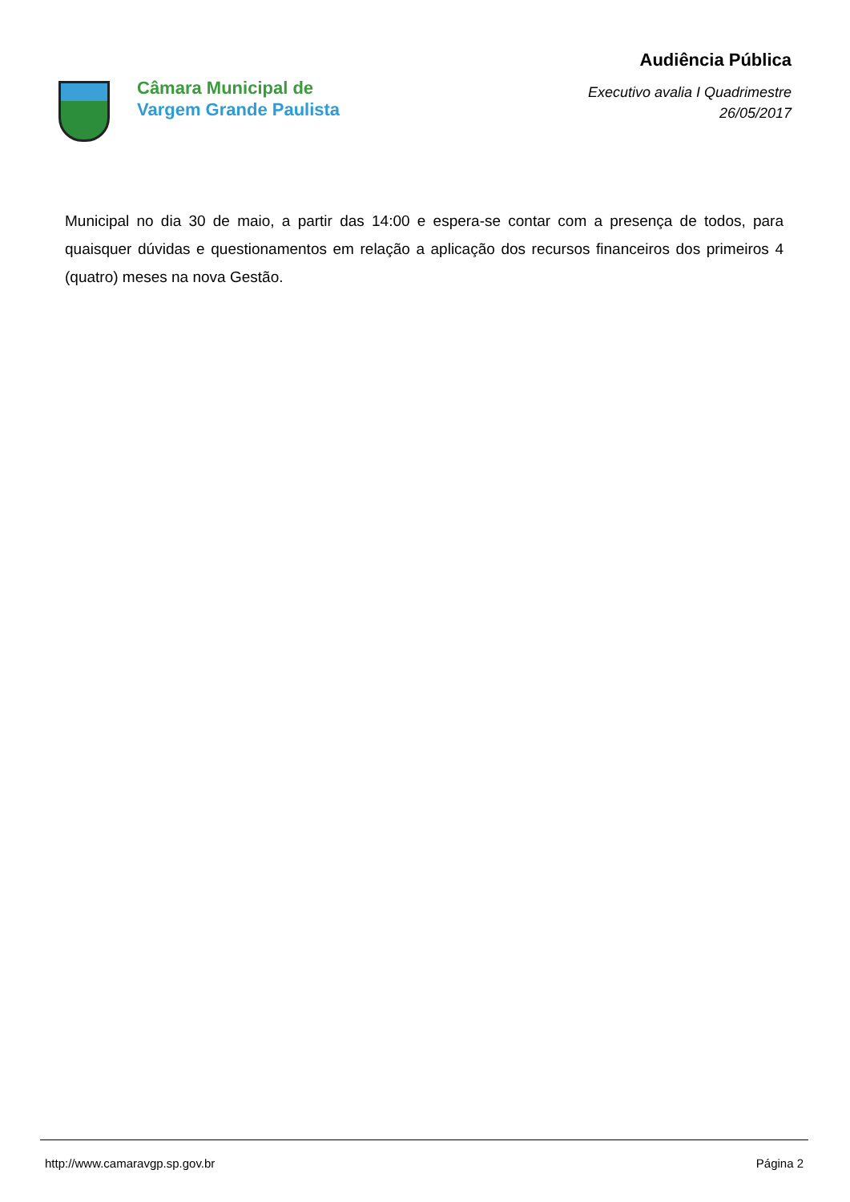Câmara Municipal de
Vargem Grande Paulista
Audiência Pública
Executivo avalia I Quadrimestre
26/05/2017
Municipal no dia 30 de maio, a partir das 14:00 e espera-se contar com a presença de todos, para quaisquer dúvidas e questionamentos em relação a aplicação dos recursos financeiros dos primeiros 4 (quatro) meses na nova Gestão.
http://www.camaravgp.sp.gov.br Página 2